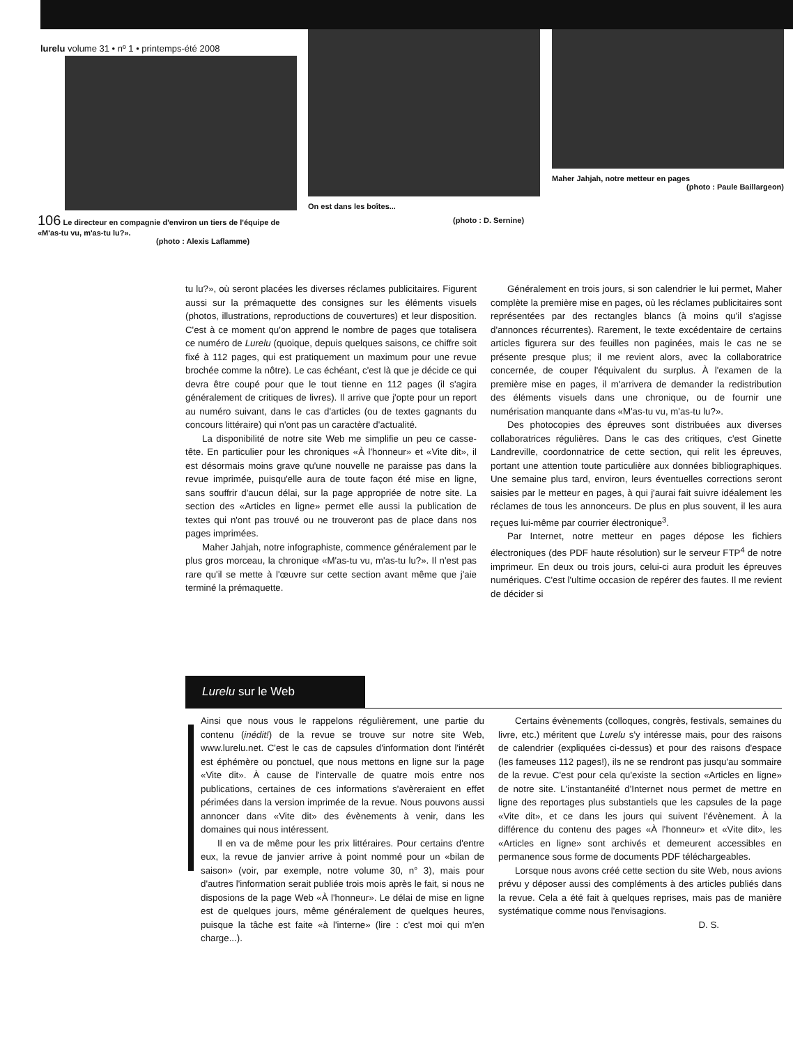lurelu volume 31 • nº 1 • printemps-été 2008
106 Le directeur en compagnie d'environ un tiers de l'équipe de «M'as-tu vu, m'as-tu lu?».
(photo : Alexis Laflamme)
On est dans les boîtes...
(photo : D. Sernine)
Maher Jahjah, notre metteur en pages
(photo : Paule Baillargeon)
tu lu?», où seront placées les diverses réclames publicitaires. Figurent aussi sur la prémaquette des consignes sur les éléments visuels (photos, illustrations, reproductions de couvertures) et leur disposition. C'est à ce moment qu'on apprend le nombre de pages que totalisera ce numéro de Lurelu (quoique, depuis quelques saisons, ce chiffre soit fixé à 112 pages, qui est pratiquement un maximum pour une revue brochée comme la nôtre). Le cas échéant, c'est là que je décide ce qui devra être coupé pour que le tout tienne en 112 pages (il s'agira généralement de critiques de livres). Il arrive que j'opte pour un report au numéro suivant, dans le cas d'articles (ou de textes gagnants du concours littéraire) qui n'ont pas un caractère d'actualité.
La disponibilité de notre site Web me simplifie un peu ce casse-tête. En particulier pour les chroniques «À l'honneur» et «Vite dit», il est désormais moins grave qu'une nouvelle ne paraisse pas dans la revue imprimée, puisqu'elle aura de toute façon été mise en ligne, sans souffrir d'aucun délai, sur la page appropriée de notre site. La section des «Articles en ligne» permet elle aussi la publication de textes qui n'ont pas trouvé ou ne trouveront pas de place dans nos pages imprimées.
Maher Jahjah, notre infographiste, commence généralement par le plus gros morceau, la chronique «M'as-tu vu, m'as-tu lu?». Il n'est pas rare qu'il se mette à l'œuvre sur cette section avant même que j'aie terminé la prémaquette.
Généralement en trois jours, si son calendrier le lui permet, Maher complète la première mise en pages, où les réclames publicitaires sont représentées par des rectangles blancs (à moins qu'il s'agisse d'annonces récurrentes). Rarement, le texte excédentaire de certains articles figurera sur des feuilles non paginées, mais le cas ne se présente presque plus; il me revient alors, avec la collaboratrice concernée, de couper l'équivalent du surplus. À l'examen de la première mise en pages, il m'arrivera de demander la redistribution des éléments visuels dans une chronique, ou de fournir une numérisation manquante dans «M'as-tu vu, m'as-tu lu?».
Des photocopies des épreuves sont distribuées aux diverses collaboratrices régulières. Dans le cas des critiques, c'est Ginette Landreville, coordonnatrice de cette section, qui relit les épreuves, portant une attention toute particulière aux données bibliographiques. Une semaine plus tard, environ, leurs éventuelles corrections seront saisies par le metteur en pages, à qui j'aurai fait suivre idéalement les réclames de tous les annonceurs. De plus en plus souvent, il les aura reçues lui-même par courrier électronique<sup>3</sup>.
Par Internet, notre metteur en pages dépose les fichiers électroniques (des PDF haute résolution) sur le serveur FTP<sup>4</sup> de notre imprimeur. En deux ou trois jours, celui-ci aura produit les épreuves numériques. C'est l'ultime occasion de repérer des fautes. Il me revient de décider si
Lurelu sur le Web
Ainsi que nous vous le rappelons régulièrement, une partie du contenu (inédit!) de la revue se trouve sur notre site Web, www.lurelu.net. C'est le cas de capsules d'information dont l'intérêt est éphémère ou ponctuel, que nous mettons en ligne sur la page «Vite dit». À cause de l'intervalle de quatre mois entre nos publications, certaines de ces informations s'avèreraient en effet périmées dans la version imprimée de la revue. Nous pouvons aussi annoncer dans «Vite dit» des évènements à venir, dans les domaines qui nous intéressent.
Il en va de même pour les prix littéraires. Pour certains d'entre eux, la revue de janvier arrive à point nommé pour un «bilan de saison» (voir, par exemple, notre volume 30, n° 3), mais pour d'autres l'information serait publiée trois mois après le fait, si nous ne disposions de la page Web «À l'honneur». Le délai de mise en ligne est de quelques jours, même généralement de quelques heures, puisque la tâche est faite «à l'interne» (lire : c'est moi qui m'en charge...).
Certains évènements (colloques, congrès, festivals, semaines du livre, etc.) méritent que Lurelu s'y intéresse mais, pour des raisons de calendrier (expliquées ci-dessus) et pour des raisons d'espace (les fameuses 112 pages!), ils ne se rendront pas jusqu'au sommaire de la revue. C'est pour cela qu'existe la section «Articles en ligne» de notre site. L'instantanéité d'Internet nous permet de mettre en ligne des reportages plus substantiels que les capsules de la page «Vite dit», et ce dans les jours qui suivent l'évènement. À la différence du contenu des pages «À l'honneur» et «Vite dit», les «Articles en ligne» sont archivés et demeurent accessibles en permanence sous forme de documents PDF téléchargeables.
Lorsque nous avons créé cette section du site Web, nous avions prévu y déposer aussi des compléments à des articles publiés dans la revue. Cela a été fait à quelques reprises, mais pas de manière systématique comme nous l'envisagions.
D. S.